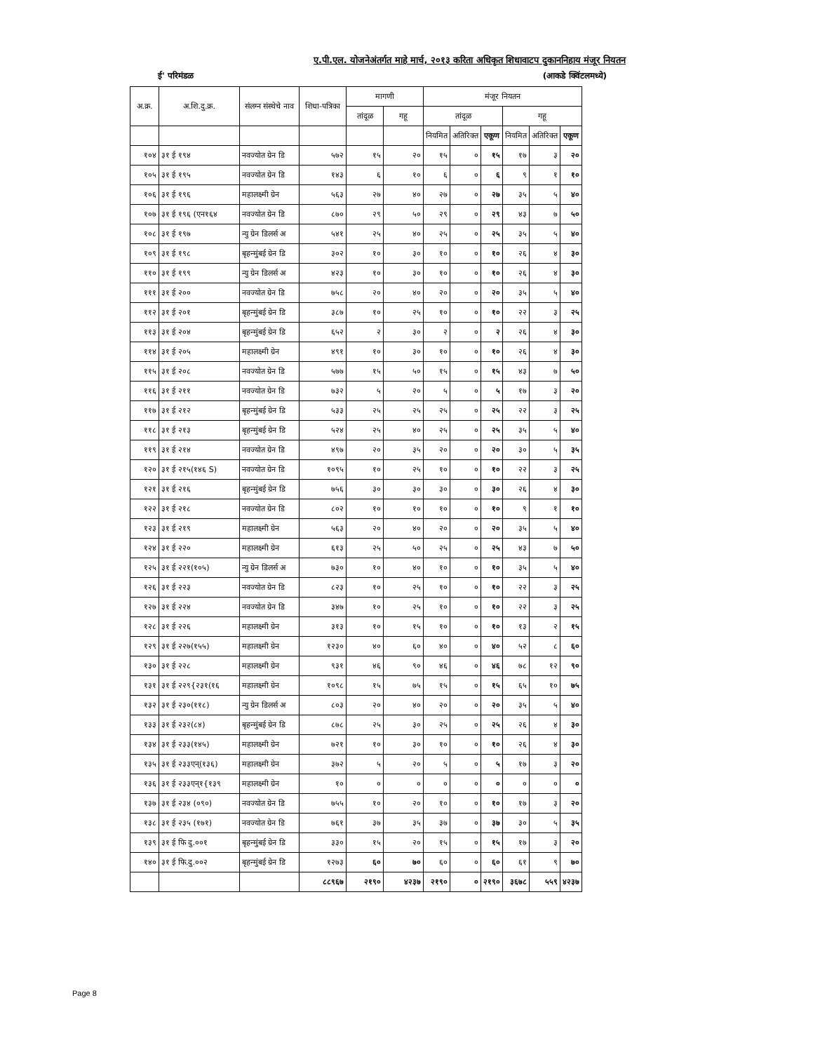ए.पी.एल. योजनेअंतर्गत माहे मार्च, २०१३ करिता अधिकृत शिधावाटप दुकाननिहाय मंजूर नियतन
ई' परिमंडळ (आकडे क्विंटलमध्ये)
| अ.क्र. | अ.शि.दु.क्र. | संलग्न संस्थेचे नाव | शिधा-पत्रिका | मागणी | | मंजूर नियतन | | | | | |
| --- | --- | --- | --- | --- | --- | --- | --- | --- | --- | --- | --- |
| | | | | तांदूळ | गहू | तांदूळ | | | गहू | | |
| | | | | | | नियमित | अतिरिक्त | एकूण | नियमित | अतिरिक्त | एकूण |
| १०४ | ३१ ई १९४ | नवज्योत ग्रेन डि | ५७२ | १५ | २० | १५ | ० | १५ | १७ | ३ | २० |
| १०५ | ३१ ई १९५ | नवज्योत ग्रेन डि | १४३ | ६ | १० | ६ | ० | ६ | ९ | १ | १० |
| १०६ | ३१ ई १९६ | महालक्ष्मी ग्रेन | ५६३ | २७ | ४० | २७ | ० | २७ | ३५ | ५ | ४० |
| १०७ | ३१ ई १९६ (एन१६४ | नवज्योत ग्रेन डि | ८७० | २९ | ५० | २९ | ० | २९ | ४३ | ७ | ५० |
| १०८ | ३१ ई १९७ | न्यु ग्रेन डिलर्स अ | ५४१ | २५ | ४० | २५ | ० | २५ | ३५ | ५ | ४० |
| १०९ | ३१ ई १९८ | बृहन्मुंबई ग्रेन डि | ३०२ | १० | ३० | १० | ० | १० | २६ | ४ | ३० |
| ११० | ३१ ई १९९ | न्यु ग्रेन डिलर्स अ | ४२३ | १० | ३० | १० | ० | १० | २६ | ४ | ३० |
| १११ | ३१ ई २०० | नवज्योत ग्रेन डि | ७५८ | २० | ४० | २० | ० | २० | ३५ | ५ | ४० |
| ११२ | ३१ ई २०१ | बृहन्मुंबई ग्रेन डि | ३८७ | १० | २५ | १० | ० | १० | २२ | ३ | २५ |
| ११३ | ३१ ई २०४ | बृहन्मुंबई ग्रेन डि | ६५२ | २ | ३० | २ | ० | २ | २६ | ४ | ३० |
| ११४ | ३१ ई २०५ | महालक्ष्मी ग्रेन | ४९१ | १० | ३० | १० | ० | १० | २६ | ४ | ३० |
| ११५ | ३१ ई २०८ | नवज्योत ग्रेन डि | ५७७ | १५ | ५० | १५ | ० | १५ | ४३ | ७ | ५० |
| ११६ | ३१ ई २११ | नवज्योत ग्रेन डि | ७३२ | ५ | २० | ५ | ० | ५ | १७ | ३ | २० |
| ११७ | ३१ ई २१२ | बृहन्मुंबई ग्रेन डि | ५३३ | २५ | २५ | २५ | ० | २५ | २२ | ३ | २५ |
| ११८ | ३१ ई २१३ | बृहन्मुंबई ग्रेन डि | ५२४ | २५ | ४० | २५ | ० | २५ | ३५ | ५ | ४० |
| ११९ | ३१ ई २१४ | नवज्योत ग्रेन डि | ४९७ | २० | ३५ | २० | ० | २० | ३० | ५ | ३५ |
| १२० | ३१ ई २१५(१४६ S) | नवज्योत ग्रेन डि | १०९५ | १० | २५ | १० | ० | १० | २२ | ३ | २५ |
| १२१ | ३१ ई २१६ | बृहन्मुंबई ग्रेन डि | ७५६ | ३० | ३० | ३० | ० | ३० | २६ | ४ | ३० |
| १२२ | ३१ ई २१८ | नवज्योत ग्रेन डि | ८०२ | १० | १० | १० | ० | १० | ९ | १ | १० |
| १२३ | ३१ ई २१९ | महालक्ष्मी ग्रेन | ५६३ | २० | ४० | २० | ० | २० | ३५ | ५ | ४० |
| १२४ | ३१ ई २२० | महालक्ष्मी ग्रेन | ६१३ | २५ | ५० | २५ | ० | २५ | ४३ | ७ | ५० |
| १२५ | ३१ ई २२१(१०५) | न्यु ग्रेन डिलर्स अ | ७३० | १० | ४० | १० | ० | १० | ३५ | ५ | ४० |
| १२६ | ३१ ई २२३ | नवज्योत ग्रेन डि | ८२३ | १० | २५ | १० | ० | १० | २२ | ३ | २५ |
| १२७ | ३१ ई २२४ | नवज्योत ग्रेन डि | ३४७ | १० | २५ | १० | ० | १० | २२ | ३ | २५ |
| १२८ | ३१ ई २२६ | महालक्ष्मी ग्रेन | ३१३ | १० | १५ | १० | ० | १० | १३ | २ | १५ |
| १२९ | ३१ ई २२७(१५५) | महालक्ष्मी ग्रेन | १२३० | ४० | ६० | ४० | ० | ४० | ५२ | ८ | ६० |
| १३० | ३१ ई २२८ | महालक्ष्मी ग्रेन | ९३१ | ४६ | ९० | ४६ | ० | ४६ | ७८ | १२ | ९० |
| १३१ | ३१ ई २२९{२३१(१६ | महालक्ष्मी ग्रेन | १०९८ | १५ | ७५ | १५ | ० | १५ | ६५ | १० | ७५ |
| १३२ | ३१ ई २३०(११८) | न्यु ग्रेन डिलर्स अ | ८०३ | २० | ४० | २० | ० | २० | ३५ | ५ | ४० |
| १३३ | ३१ ई २३२(८४) | बृहन्मुंबई ग्रेन डि | ८७८ | २५ | ३० | २५ | ० | २५ | २६ | ४ | ३० |
| १३४ | ३१ ई २३३(१४५) | महालक्ष्मी ग्रेन | ७२१ | १० | ३० | १० | ० | १० | २६ | ४ | ३० |
| १३५ | ३१ ई २३३एन्(१३६) | महालक्ष्मी ग्रेन | ३७२ | ५ | २० | ५ | ० | ५ | १७ | ३ | २० |
| १३६ | ३१ ई २३३एन्१{१३९ | महालक्ष्मी ग्रेन | १० | ० | ० | ० | ० | ० | ० | ० | ० |
| १३७ | ३१ ई २३४ (०९०) | नवज्योत ग्रेन डि | ७५५ | १० | २० | १० | ० | १० | १७ | ३ | २० |
| १३८ | ३१ ई २३५ (१७१) | नवज्योत ग्रेन डि | ७६१ | ३७ | ३५ | ३७ | ० | ३७ | ३० | ५ | ३५ |
| १३९ | ३१ ई फि दु.००१ | बृहन्मुंबई ग्रेन डि | ३३० | १५ | २० | १५ | ० | १५ | १७ | ३ | २० |
| १४० | ३१ ई फि.दु.००२ | बृहन्मुंबई ग्रेन डि | १२७३ | ६० | ७० | ६० | ० | ६० | ६१ | ९ | ७० |
| | | | ८८९६७ | २१९० | ४२३७ | २१९० | ० | २१९० | ३६७८ | ५५९ | ४२३७ |
Page 8